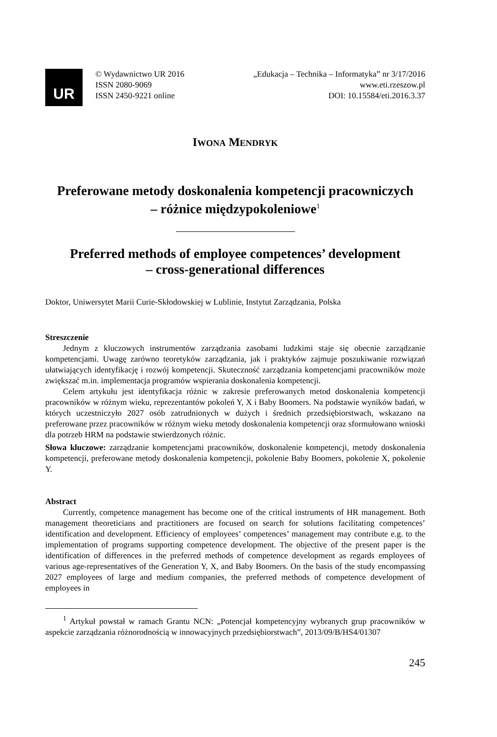UR
© Wydawnictwo UR 2016
ISSN 2080-9069
ISSN 2450-9221 online
„Edukacja – Technika – Informatyka” nr 3/17/2016
www.eti.rzeszow.pl
DOI: 10.15584/eti.2016.3.37
IWONA MENDRYK
Preferowane metody doskonalenia kompetencji pracowniczych
– różnice międzypokoleniowe<sup>1</sup>
Preferred methods of employee competences’ development
– cross-generational differences
Doktor, Uniwersytet Marii Curie-Skłodowskiej w Lublinie, Instytut Zarządzania, Polska
Streszczenie
Jednym z kluczowych instrumentów zarządzania zasobami ludzkimi staje się obecnie zarządzanie kompetencjami. Uwagę zarówno teoretyków zarządzania, jak i praktyków zajmuje poszukiwanie rozwiązań ułatwiających identyfikację i rozwój kompetencji. Skuteczność zarządzania kompetencjami pracowników może zwiększać m.in. implementacja programów wspierania doskonalenia kompetencji.
Celem artykułu jest identyfikacja różnic w zakresie preferowanych metod doskonalenia kompetencji pracowników w różnym wieku, reprezentantów pokoleń Y, X i Baby Boomers. Na podstawie wyników badań, w których uczestniczyło 2027 osób zatrudnionych w dużych i średnich przedsiębiorstwach, wskazano na preferowane przez pracowników w różnym wieku metody doskonalenia kompetencji oraz sformułowano wnioski dla potrzeb HRM na podstawie stwierdzonych różnic.
Słowa kluczowe: zarządzanie kompetencjami pracowników, doskonalenie kompetencji, metody doskonalenia kompetencji, preferowane metody doskonalenia kompetencji, pokolenie Baby Boomers, pokolenie X, pokolenie Y.
Abstract
Currently, competence management has become one of the critical instruments of HR management. Both management theoreticians and practitioners are focused on search for solutions facilitating competences’ identification and development. Efficiency of employees’ competences’ management may contribute e.g. to the implementation of programs supporting competence development. The objective of the present paper is the identification of differences in the preferred methods of competence development as regards employees of various age-representatives of the Generation Y, X, and Baby Boomers. On the basis of the study encompassing 2027 employees of large and medium companies, the preferred methods of competence development of employees in
<sup>1</sup> Artykuł powstał w ramach Grantu NCN: „Potencjał kompetencyjny wybranych grup pracowników w aspekcie zarządzania różnorodnością w innowacyjnych przedsiębiorstwach”, 2013/09/B/HS4/01307
245